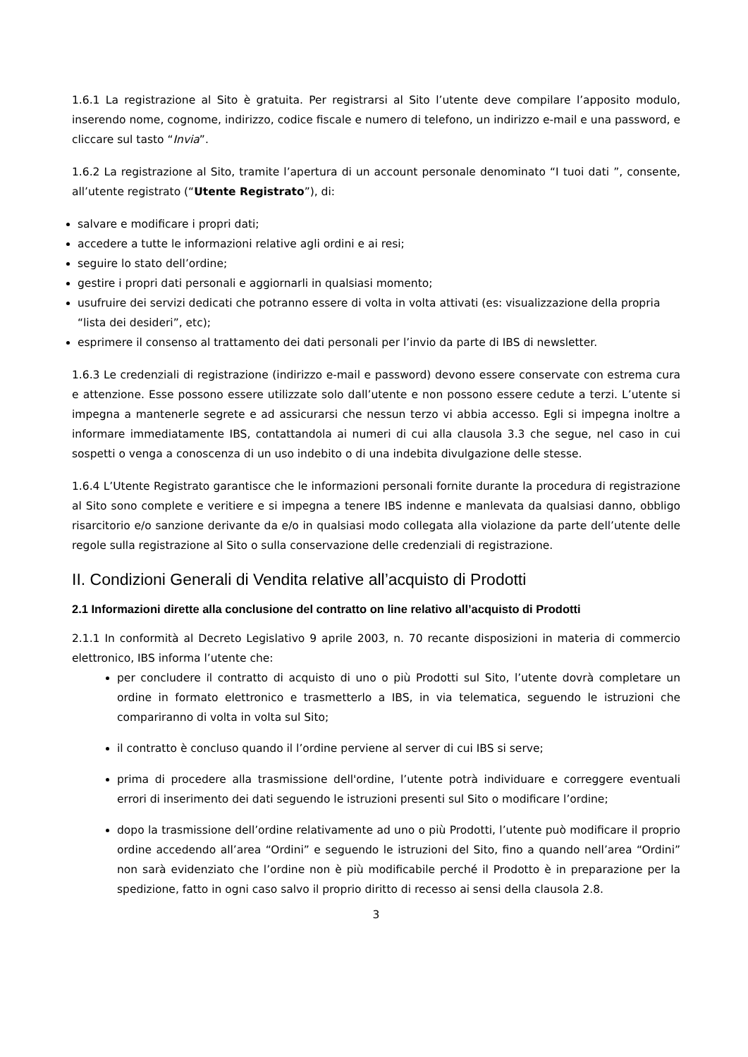1.6.1 La registrazione al Sito è gratuita. Per registrarsi al Sito l’utente deve compilare l’apposito modulo, inserendo nome, cognome, indirizzo, codice fiscale e numero di telefono, un indirizzo e-mail e una password, e cliccare sul tasto “Invia”.
1.6.2 La registrazione al Sito, tramite l’apertura di un account personale denominato “I tuoi dati ”, consente, all’utente registrato (“Utente Registrato”), di:
salvare e modificare i propri dati;
accedere a tutte le informazioni relative agli ordini e ai resi;
seguire lo stato dell’ordine;
gestire i propri dati personali e aggiornarli in qualsiasi momento;
usufruire dei servizi dedicati che potranno essere di volta in volta attivati (es: visualizzazione della propria “lista dei desideri”, etc);
esprimere il consenso al trattamento dei dati personali per l’invio da parte di IBS di newsletter.
1.6.3 Le credenziali di registrazione (indirizzo e-mail e password) devono essere conservate con estrema cura e attenzione. Esse possono essere utilizzate solo dall’utente e non possono essere cedute a terzi. L’utente si impegna a mantenerle segrete e ad assicurarsi che nessun terzo vi abbia accesso. Egli si impegna inoltre a informare immediatamente IBS, contattandola ai numeri di cui alla clausola 3.3 che segue, nel caso in cui sospetti o venga a conoscenza di un uso indebito o di una indebita divulgazione delle stesse.
1.6.4 L’Utente Registrato garantisce che le informazioni personali fornite durante la procedura di registrazione al Sito sono complete e veritiere e si impegna a tenere IBS indenne e manlevata da qualsiasi danno, obbligo risarcitorio e/o sanzione derivante da e/o in qualsiasi modo collegata alla violazione da parte dell’utente delle regole sulla registrazione al Sito o sulla conservazione delle credenziali di registrazione.
II. Condizioni Generali di Vendita relative all’acquisto di Prodotti
2.1 Informazioni dirette alla conclusione del contratto on line relativo all’acquisto di Prodotti
2.1.1 In conformità al Decreto Legislativo 9 aprile 2003, n. 70 recante disposizioni in materia di commercio elettronico, IBS informa l’utente che:
per concludere il contratto di acquisto di uno o più Prodotti sul Sito, l’utente dovrà completare un ordine in formato elettronico e trasmetterlo a IBS, in via telematica, seguendo le istruzioni che compariranno di volta in volta sul Sito;
il contratto è concluso quando il l’ordine perviene al server di cui IBS si serve;
prima di procedere alla trasmissione dell'ordine, l’utente potrà individuare e correggere eventuali errori di inserimento dei dati seguendo le istruzioni presenti sul Sito o modificare l’ordine;
dopo la trasmissione dell’ordine relativamente ad uno o più Prodotti, l’utente può modificare il proprio ordine accedendo all’area “Ordini” e seguendo le istruzioni del Sito, fino a quando nell’area “Ordini” non sarà evidenziato che l’ordine non è più modificabile perché il Prodotto è in preparazione per la spedizione, fatto in ogni caso salvo il proprio diritto di recesso ai sensi della clausola 2.8.
3